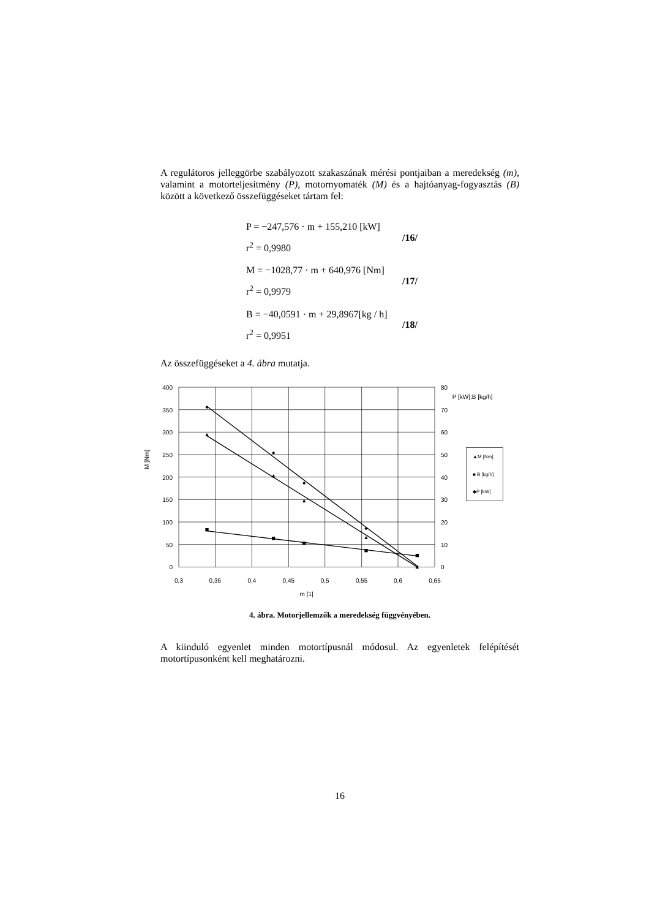A regulátoros jelleggörbe szabályozott szakaszának mérési pontjaiban a meredekség (m), valamint a motorteljesítmény (P), motornyomaték (M) és a hajtóanyag-fogyasztás (B) között a következő összefüggéseket tártam fel:
P = −247,576 · m + 155,210 [kW]
r<sup>2</sup> = 0,9980
/16/
M = −1028,77 · m + 640,976 [Nm]
r<sup>2</sup> = 0,9979
/17/
B = −40,0591 · m + 29,8967[kg / h]
r<sup>2</sup> = 0,9951
/18/
Az összefüggéseket a 4. ábra mutatja.
400
350
300
250
200
150
100
50
0
80
70
60
50
40
30
20
10
0
P [kW];B [kg/h]
0,3
0,35
0,4
0,45
0,5
0,55
0,6
0,65
m [1]
M [Nm]
▲M [Nm]
■ B [kg/h]
◆P [kW]
4. ábra. Motorjellemzők a meredekség függvényében.
A kiinduló egyenlet minden motortípusnál módosul. Az egyenletek felépítését motortípusonként kell meghatározni.
16